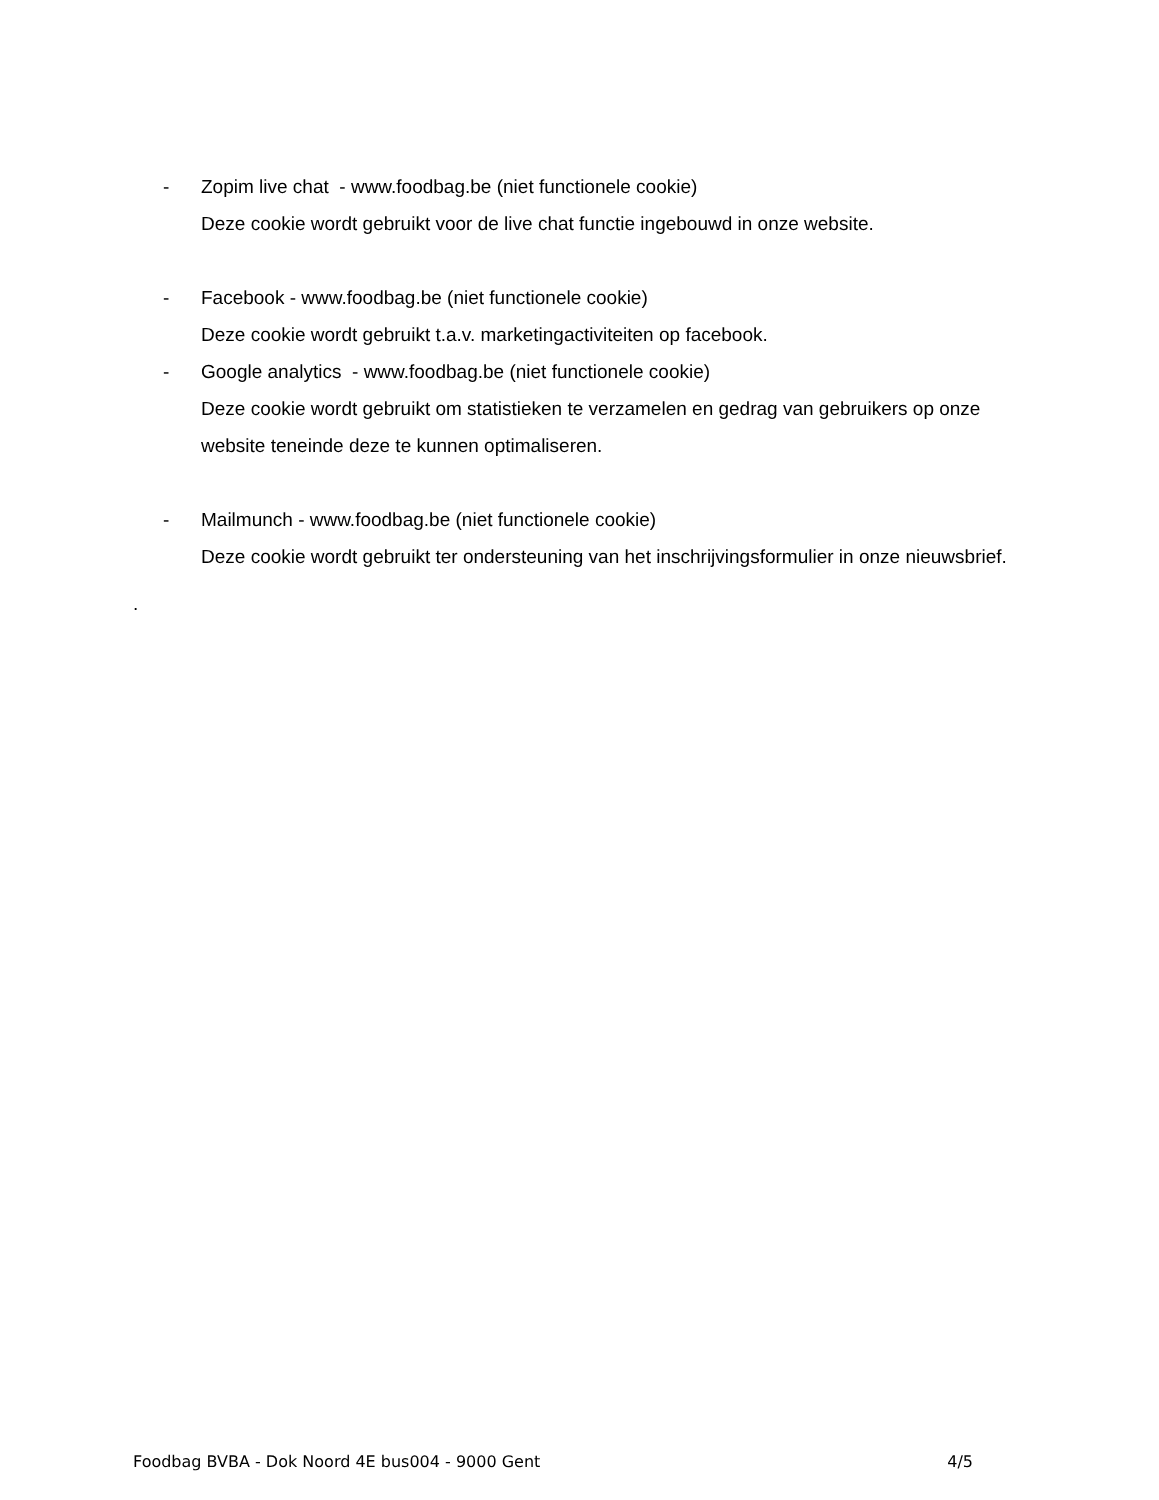- Zopim live chat - www.foodbag.be (niet functionele cookie)
Deze cookie wordt gebruikt voor de live chat functie ingebouwd in onze website.
- Facebook - www.foodbag.be (niet functionele cookie)
Deze cookie wordt gebruikt t.a.v. marketingactiviteiten op facebook.
- Google analytics - www.foodbag.be (niet functionele cookie)
Deze cookie wordt gebruikt om statistieken te verzamelen en gedrag van gebruikers op onze website teneinde deze te kunnen optimaliseren.
- Mailmunch - www.foodbag.be (niet functionele cookie)
Deze cookie wordt gebruikt ter ondersteuning van het inschrijvingsformulier in onze nieuwsbrief.
.
Foodbag BVBA - Dok Noord 4E bus004 - 9000 Gent 4/5